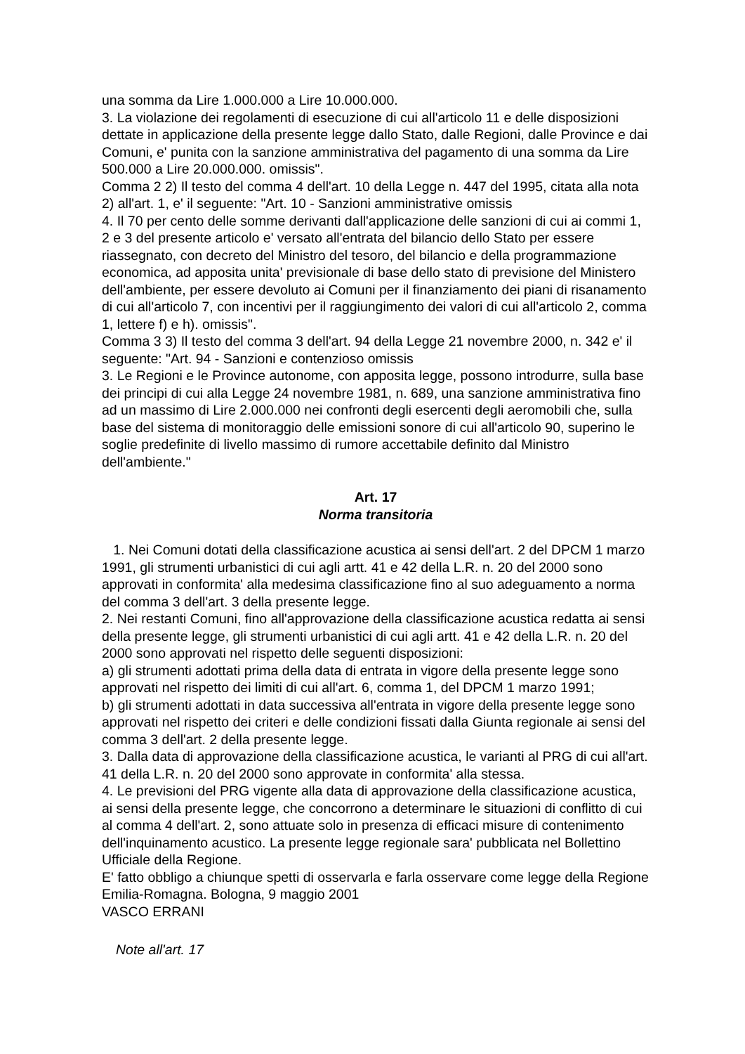una somma da Lire 1.000.000 a Lire 10.000.000.
3. La violazione dei regolamenti di esecuzione di cui all'articolo 11 e delle disposizioni dettate in applicazione della presente legge dallo Stato, dalle Regioni, dalle Province e dai Comuni, e' punita con la sanzione amministrativa del pagamento di una somma da Lire 500.000 a Lire 20.000.000. omissis".
Comma 2 2) Il testo del comma 4 dell'art. 10 della Legge n. 447 del 1995, citata alla nota 2) all'art. 1, e' il seguente: "Art. 10 - Sanzioni amministrative omissis
4. Il 70 per cento delle somme derivanti dall'applicazione delle sanzioni di cui ai commi 1, 2 e 3 del presente articolo e' versato all'entrata del bilancio dello Stato per essere riassegnato, con decreto del Ministro del tesoro, del bilancio e della programmazione economica, ad apposita unita' previsionale di base dello stato di previsione del Ministero dell'ambiente, per essere devoluto ai Comuni per il finanziamento dei piani di risanamento di cui all'articolo 7, con incentivi per il raggiungimento dei valori di cui all'articolo 2, comma 1, lettere f) e h). omissis".
Comma 3 3) Il testo del comma 3 dell'art. 94 della Legge 21 novembre 2000, n. 342 e' il seguente: "Art. 94 - Sanzioni e contenzioso omissis
3. Le Regioni e le Province autonome, con apposita legge, possono introdurre, sulla base dei principi di cui alla Legge 24 novembre 1981, n. 689, una sanzione amministrativa fino ad un massimo di Lire 2.000.000 nei confronti degli esercenti degli aeromobili che, sulla base del sistema di monitoraggio delle emissioni sonore di cui all'articolo 90, superino le soglie predefinite di livello massimo di rumore accettabile definito dal Ministro dell'ambiente."
Art. 17
Norma transitoria
1. Nei Comuni dotati della classificazione acustica ai sensi dell'art. 2 del DPCM 1 marzo 1991, gli strumenti urbanistici di cui agli artt. 41 e 42 della L.R. n. 20 del 2000 sono approvati in conformita' alla medesima classificazione fino al suo adeguamento a norma del comma 3 dell'art. 3 della presente legge.
2. Nei restanti Comuni, fino all'approvazione della classificazione acustica redatta ai sensi della presente legge, gli strumenti urbanistici di cui agli artt. 41 e 42 della L.R. n. 20 del 2000 sono approvati nel rispetto delle seguenti disposizioni:
a) gli strumenti adottati prima della data di entrata in vigore della presente legge sono approvati nel rispetto dei limiti di cui all'art. 6, comma 1, del DPCM 1 marzo 1991;
b) gli strumenti adottati in data successiva all'entrata in vigore della presente legge sono approvati nel rispetto dei criteri e delle condizioni fissati dalla Giunta regionale ai sensi del comma 3 dell'art. 2 della presente legge.
3. Dalla data di approvazione della classificazione acustica, le varianti al PRG di cui all'art. 41 della L.R. n. 20 del 2000 sono approvate in conformita' alla stessa.
4. Le previsioni del PRG vigente alla data di approvazione della classificazione acustica, ai sensi della presente legge, che concorrono a determinare le situazioni di conflitto di cui al comma 4 dell'art. 2, sono attuate solo in presenza di efficaci misure di contenimento dell'inquinamento acustico. La presente legge regionale sara' pubblicata nel Bollettino Ufficiale della Regione.
E' fatto obbligo a chiunque spetti di osservarla e farla osservare come legge della Regione Emilia-Romagna. Bologna, 9 maggio 2001
VASCO ERRANI
Note all'art. 17